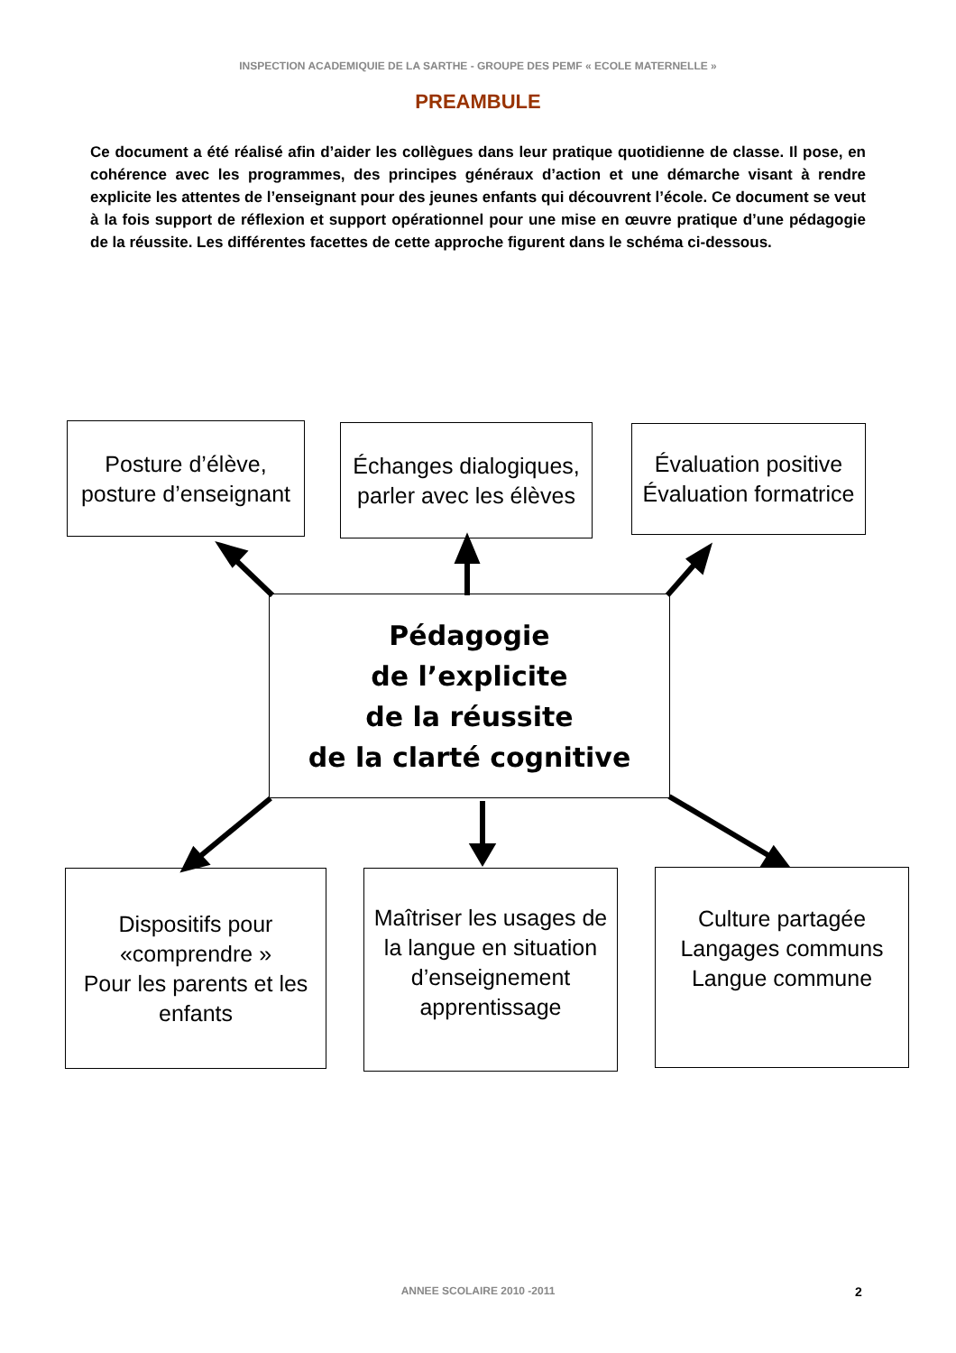INSPECTION ACADEMIQUIE DE LA SARTHE - GROUPE DES PEMF « ECOLE MATERNELLE »
PREAMBULE
Ce document a été réalisé afin d’aider les collègues dans leur pratique quotidienne de classe. Il pose, en cohérence avec les programmes, des principes généraux d’action et une démarche visant à rendre explicite les attentes de l’enseignant pour des jeunes enfants qui découvrent l’école. Ce document se veut à la fois support de réflexion et support opérationnel pour une mise en œuvre pratique d’une pédagogie de la réussite. Les différentes facettes de cette approche figurent dans le schéma ci-dessous.
Posture d’élève,
posture d’enseignant
Échanges dialogiques,
parler avec les élèves
Évaluation positive
Évaluation formatrice
Pédagogie
de l’explicite
de la réussite
de la clarté cognitive
Dispositifs pour
«comprendre »
Pour les parents et les
enfants
Maîtriser les usages de
la langue en situation
d’enseignement
apprentissage
Culture partagée
Langages communs
Langue commune
ANNEE SCOLAIRE 2010 -2011 2